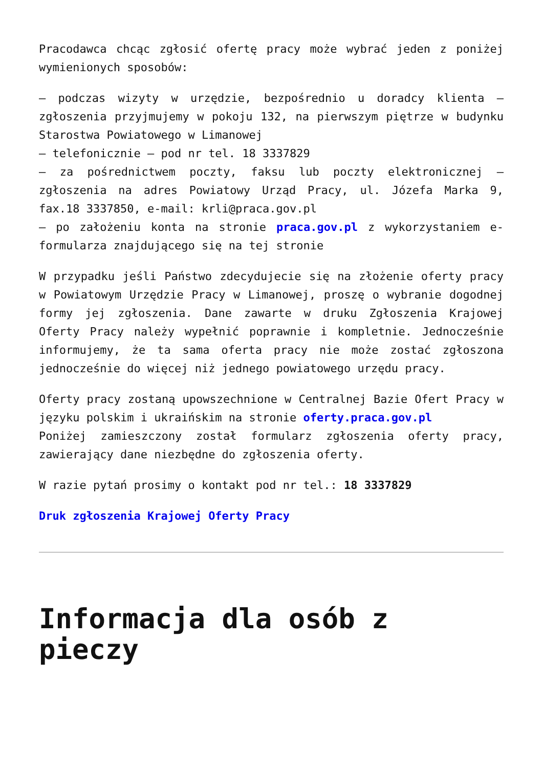Pracodawca chcąc zgłosić ofertę pracy może wybrać jeden z poniżej wymienionych sposobów:
– podczas wizyty w urzędzie, bezpośrednio u doradcy klienta – zgłoszenia przyjmujemy w pokoju 132, na pierwszym piętrze w budynku Starostwa Powiatowego w Limanowej
– telefonicznie – pod nr tel. 18 3337829
– za pośrednictwem poczty, faksu lub poczty elektronicznej – zgłoszenia na adres Powiatowy Urząd Pracy, ul. Józefa Marka 9, fax.18 3337850, e-mail: krli@praca.gov.pl
– po założeniu konta na stronie praca.gov.pl z wykorzystaniem e-formularza znajdującego się na tej stronie
W przypadku jeśli Państwo zdecydujecie się na złożenie oferty pracy w Powiatowym Urzędzie Pracy w Limanowej, proszę o wybranie dogodnej formy jej zgłoszenia. Dane zawarte w druku Zgłoszenia Krajowej Oferty Pracy należy wypełnić poprawnie i kompletnie. Jednocześnie informujemy, że ta sama oferta pracy nie może zostać zgłoszona jednocześnie do więcej niż jednego powiatowego urzędu pracy.
Oferty pracy zostaną upowszechnione w Centralnej Bazie Ofert Pracy w języku polskim i ukraińskim na stronie oferty.praca.gov.pl
Poniżej zamieszczony został formularz zgłoszenia oferty pracy, zawierający dane niezbędne do zgłoszenia oferty.
W razie pytań prosimy o kontakt pod nr tel.: 18 3337829
Druk zgłoszenia Krajowej Oferty Pracy
Informacja dla osób z pieczy